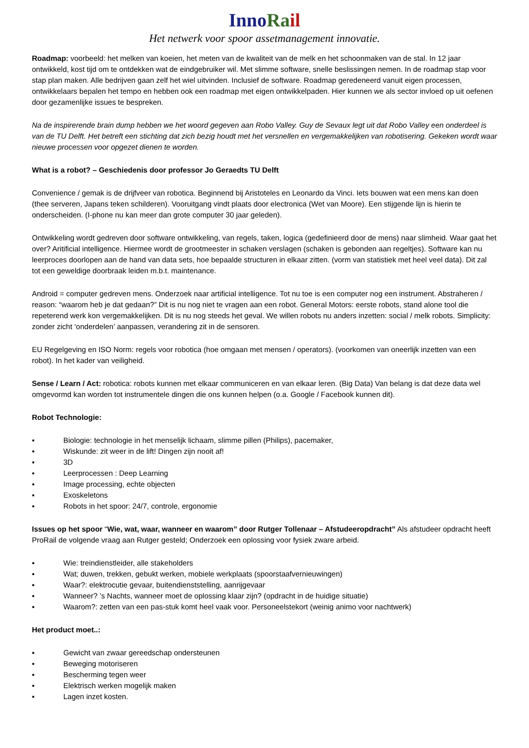Inno Ra il
Het netwerk voor spoor assetmanagement innovatie.
Roadmap: voorbeeld: het melken van koeien, het meten van de kwaliteit van de melk en het schoonmaken van de stal. In 12 jaar ontwikkeld, kost tijd om te ontdekken wat de eindgebruiker wil. Met slimme software, snelle beslissingen nemen. In de roadmap stap voor stap plan maken. Alle bedrijven gaan zelf het wiel uitvinden. Inclusief de software. Roadmap geredeneerd vanuit eigen processen, ontwikkelaars bepalen het tempo en hebben ook een roadmap met eigen ontwikkelpaden. Hier kunnen we als sector invloed op uit oefenen door gezamenlijke issues te bespreken.
Na de inspirerende brain dump hebben we het woord gegeven aan Robo Valley. Guy de Sevaux legt uit dat Robo Valley een onderdeel is van de TU Delft. Het betreft een stichting dat zich bezig houdt met het versnellen en vergemakkelijken van robotisering. Gekeken wordt waar nieuwe processen voor opgezet dienen te worden.
What is a robot? – Geschiedenis door professor Jo Geraedts TU Delft
Convenience / gemak is de drijfveer van robotica. Beginnend bij Aristoteles en Leonardo da Vinci. Iets bouwen wat een mens kan doen (thee serveren, Japans teken schilderen). Vooruitgang vindt plaats door electronica (Wet van Moore). Een stijgende lijn is hierin te onderscheiden. (I-phone nu kan meer dan grote computer 30 jaar geleden).
Ontwikkeling wordt gedreven door software ontwikkeling, van regels, taken, logica (gedefinieerd door de mens) naar slimheid. Waar gaat het over? Aritificial intelligence. Hiermee wordt de grootmeester in schaken verslagen (schaken is gebonden aan regeltjes). Software kan nu leerproces doorlopen aan de hand van data sets, hoe bepaalde structuren in elkaar zitten. (vorm van statistiek met heel veel data). Dit zal tot een geweldige doorbraak leiden m.b.t. maintenance.
Android = computer gedreven mens. Onderzoek naar artificial intelligence. Tot nu toe is een computer nog een instrument. Abstraheren / reason: “waarom heb je dat gedaan?” Dit is nu nog niet te vragen aan een robot. General Motors: eerste robots, stand alone tool die repeterend werk kon vergemakkelijken. Dit is nu nog steeds het geval. We willen robots nu anders inzetten: social / melk robots. Simplicity: zonder zicht ‘onderdelen’ aanpassen, verandering zit in de sensoren.
EU Regelgeving en ISO Norm: regels voor robotica (hoe omgaan met mensen / operators). (voorkomen van oneerlijk inzetten van een robot). In het kader van veiligheid.
Sense / Learn / Act: robotica: robots kunnen met elkaar communiceren en van elkaar leren. (Big Data) Van belang is dat deze data wel omgevormd kan worden tot instrumentele dingen die ons kunnen helpen (o.a. Google / Facebook kunnen dit).
Robot Technologie:
▪ Biologie: technologie in het menselijk lichaam, slimme pillen (Philips), pacemaker,
▪ Wiskunde: zit weer in de lift! Dingen zijn nooit af!
▪ 3D
▪ Leerprocessen : Deep Learning
▪ Image processing, echte objecten
▪ Exoskeletons
▪ Robots in het spoor: 24/7, controle, ergonomie
Issues op het spoor “Wie, wat, waar, wanneer en waarom” door Rutger Tollenaar – Afstudeeropdracht” Als afstudeer opdracht heeft ProRail de volgende vraag aan Rutger gesteld; Onderzoek een oplossing voor fysiek zware arbeid.
▪ Wie: treindienstleider, alle stakeholders
▪ Wat; duwen, trekken, gebukt werken, mobiele werkplaats (spoorstaafvernieuwingen)
▪ Waar?: elektrocutie gevaar, buitendienststelling, aanrijgevaar
▪ Wanneer? ’s Nachts, wanneer moet de oplossing klaar zijn? (opdracht in de huidige situatie)
▪ Waarom?: zetten van een pas-stuk komt heel vaak voor. Personeelstekort (weinig animo voor nachtwerk)
Het product moet..:
▪ Gewicht van zwaar gereedschap ondersteunen
▪ Beweging motoriseren
▪ Bescherming tegen weer
▪ Elektrisch werken mogelijk maken
▪ Lagen inzet kosten.